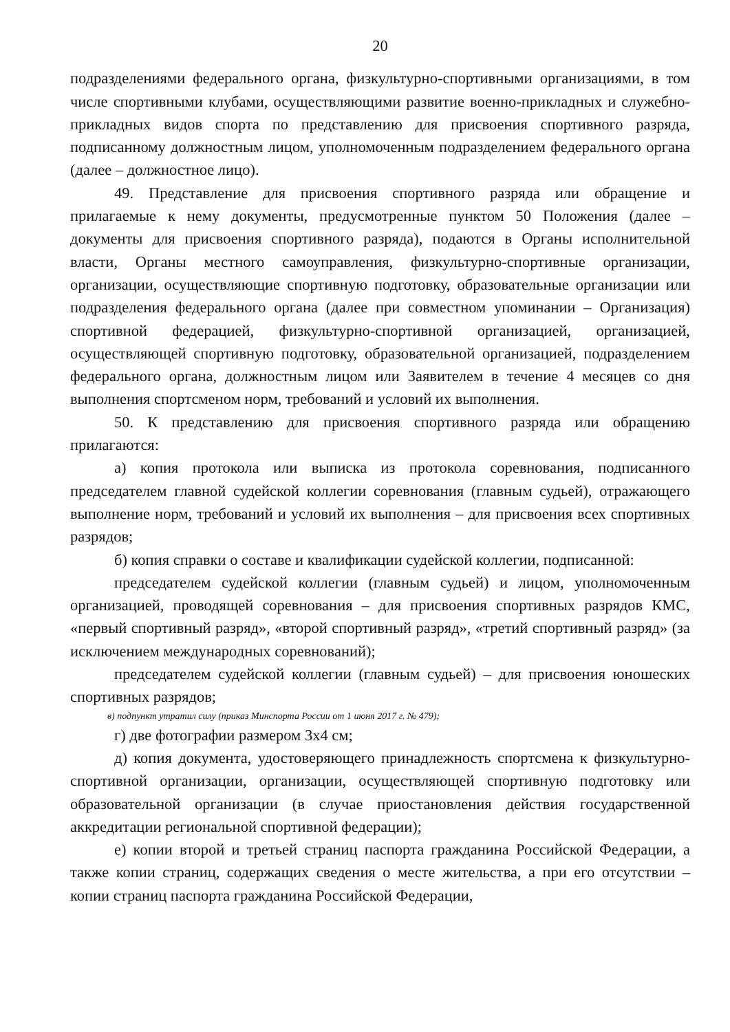20
подразделениями федерального органа, физкультурно-спортивными организациями, в том числе спортивными клубами, осуществляющими развитие военно-прикладных и служебно-прикладных видов спорта по представлению для присвоения спортивного разряда, подписанному должностным лицом, уполномоченным подразделением федерального органа (далее – должностное лицо).
49. Представление для присвоения спортивного разряда или обращение и прилагаемые к нему документы, предусмотренные пунктом 50 Положения (далее – документы для присвоения спортивного разряда), подаются в Органы исполнительной власти, Органы местного самоуправления, физкультурно-спортивные организации, организации, осуществляющие спортивную подготовку, образовательные организации или подразделения федерального органа (далее при совместном упоминании – Организация) спортивной федерацией, физкультурно-спортивной организацией, организацией, осуществляющей спортивную подготовку, образовательной организацией, подразделением федерального органа, должностным лицом или Заявителем в течение 4 месяцев со дня выполнения спортсменом норм, требований и условий их выполнения.
50. К представлению для присвоения спортивного разряда или обращению прилагаются:
а) копия протокола или выписка из протокола соревнования, подписанного председателем главной судейской коллегии соревнования (главным судьей), отражающего выполнение норм, требований и условий их выполнения – для присвоения всех спортивных разрядов;
б) копия справки о составе и квалификации судейской коллегии, подписанной:
председателем судейской коллегии (главным судьей) и лицом, уполномоченным организацией, проводящей соревнования – для присвоения спортивных разрядов КМС, «первый спортивный разряд», «второй спортивный разряд», «третий спортивный разряд» (за исключением международных соревнований);
председателем судейской коллегии (главным судьей) – для присвоения юношеских спортивных разрядов;
в) подпункт утратил силу (приказ Минспорта России от 1 июня 2017 г. № 479);
г) две фотографии размером 3х4 см;
д) копия документа, удостоверяющего принадлежность спортсмена к физкультурно-спортивной организации, организации, осуществляющей спортивную подготовку или образовательной организации (в случае приостановления действия государственной аккредитации региональной спортивной федерации);
е) копии второй и третьей страниц паспорта гражданина Российской Федерации, а также копии страниц, содержащих сведения о месте жительства, а при его отсутствии – копии страниц паспорта гражданина Российской Федерации,